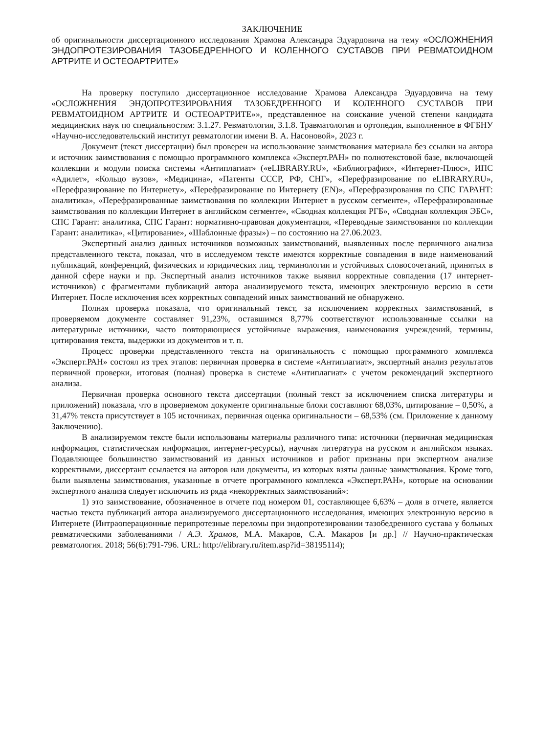ЗАКЛЮЧЕНИЕ
об оригинальности диссертационного исследования Храмова Александра Эдуардовича на тему «ОСЛОЖНЕНИЯ ЭНДОПРОТЕЗИРОВАНИЯ ТАЗОБЕДРЕННОГО И КОЛЕННОГО СУСТАВОВ ПРИ РЕВМАТОИДНОМ АРТРИТЕ И ОСТЕОАРТРИТЕ»
На проверку поступило диссертационное исследование Храмова Александра Эдуардовича на тему «ОСЛОЖНЕНИЯ ЭНДОПРОТЕЗИРОВАНИЯ ТАЗОБЕДРЕННОГО И КОЛЕННОГО СУСТАВОВ ПРИ РЕВМАТОИДНОМ АРТРИТЕ И ОСТЕОАРТРИТЕ»», представленное на соискание ученой степени кандидата медицинских наук по специальностям: 3.1.27. Ревматология, 3.1.8. Травматология и ортопедия, выполненное в ФГБНУ «Научно-исследовательский институт ревматологии имени В. А. Насоновой», 2023 г.
Документ (текст диссертации) был проверен на использование заимствования материала без ссылки на автора и источник заимствования с помощью программного комплекса «Эксперт.РАН» по полнотекстовой базе, включающей коллекции и модули поиска системы «Антиплагиат» («eLIBRARY.RU», «Библиография», «Интернет-Плюс», ИПС «Адилет», «Кольцо вузов», «Медицина», «Патенты СССР, РФ, СНГ», «Перефразирование по eLIBRARY.RU», «Перефразирование по Интернету», «Перефразирование по Интернету (EN)», «Перефразирования по СПС ГАРАНТ: аналитика», «Перефразированные заимствования по коллекции Интернет в русском сегменте», «Перефразированные заимствования по коллекции Интернет в английском сегменте», «Сводная коллекция РГБ», «Сводная коллекция ЭБС», СПС Гарант: аналитика, СПС Гарант: нормативно-правовая документация, «Переводные заимствования по коллекции Гарант: аналитика», «Цитирование», «Шаблонные фразы») – по состоянию на 27.06.2023.
Экспертный анализ данных источников возможных заимствований, выявленных после первичного анализа представленного текста, показал, что в исследуемом тексте имеются корректные совпадения в виде наименований публикаций, конференций, физических и юридических лиц, терминологии и устойчивых словосочетаний, принятых в данной сфере науки и пр. Экспертный анализ источников также выявил корректные совпадения (17 интернет-источников) с фрагментами публикаций автора анализируемого текста, имеющих электронную версию в сети Интернет. После исключения всех корректных совпадений иных заимствований не обнаружено.
Полная проверка показала, что оригинальный текст, за исключением корректных заимствований, в проверяемом документе составляет 91,23%, оставшимся 8,77% соответствуют использованные ссылки на литературные источники, часто повторяющиеся устойчивые выражения, наименования учреждений, термины, цитирования текста, выдержки из документов и т. п.
Процесс проверки представленного текста на оригинальность с помощью программного комплекса «Эксперт.РАН» состоял из трех этапов: первичная проверка в системе «Антиплагиат», экспертный анализ результатов первичной проверки, итоговая (полная) проверка в системе «Антиплагиат» с учетом рекомендаций экспертного анализа.
Первичная проверка основного текста диссертации (полный текст за исключением списка литературы и приложений) показала, что в проверяемом документе оригинальные блоки составляют 68,03%, цитирование – 0,50%, а 31,47% текста присутствует в 105 источниках, первичная оценка оригинальности – 68,53% (см. Приложение к данному Заключению).
В анализируемом тексте были использованы материалы различного типа: источники (первичная медицинская информация, статистическая информация, интернет-ресурсы), научная литература на русском и английском языках. Подавляющее большинство заимствований из данных источников и работ признаны при экспертном анализе корректными, диссертант ссылается на авторов или документы, из которых взяты данные заимствования. Кроме того, были выявлены заимствования, указанные в отчете программного комплекса «Эксперт.РАН», которые на основании экспертного анализа следует исключить из ряда «некорректных заимствований»:
1) это заимствование, обозначенное в отчете под номером 01, составляющее 6,63% – доля в отчете, является частью текста публикаций автора анализируемого диссертационного исследования, имеющих электронную версию в Интернете (Интраоперационные перипротезные переломы при эндопротезировании тазобедренного сустава у больных ревматическими заболеваниями / А.Э. Храмов, М.А. Макаров, С.А. Макаров [и др.] // Научно-практическая ревматология. 2018; 56(6):791-796. URL: http://elibrary.ru/item.asp?id=38195114);